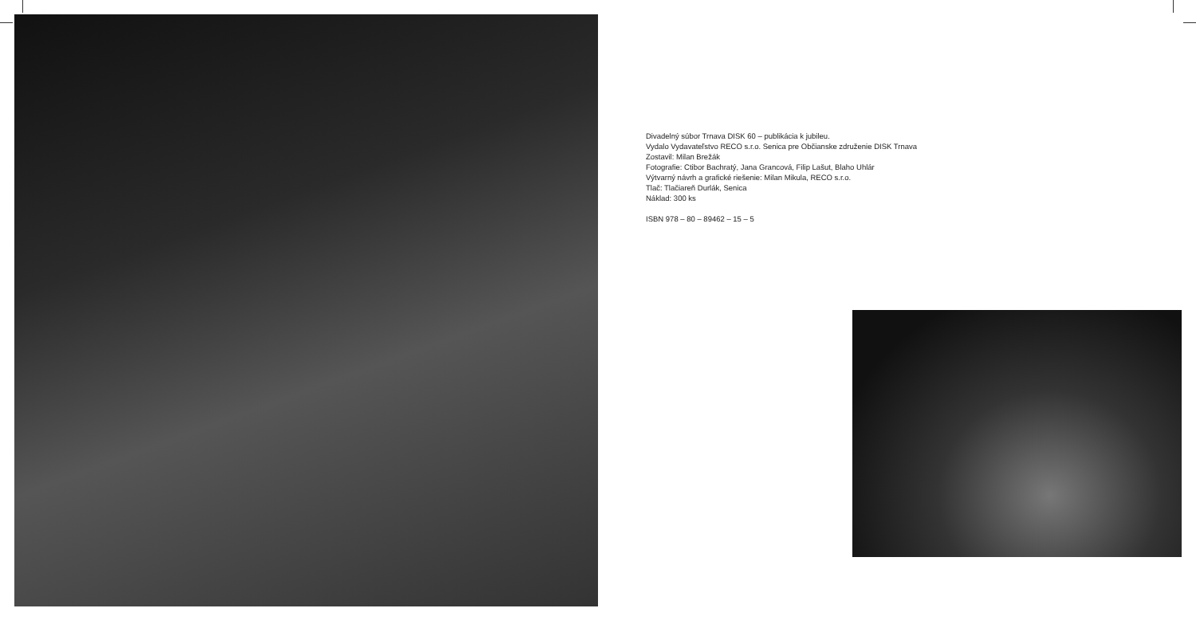Divadelný súbor Trnava DISK 60 – publikácia k jubileu.
Vydalo Vydavateľstvo RECO s.r.o. Senica pre Občianske združenie DISK Trnava
Zostavil: Milan Brežák
Fotografie: Ctibor Bachratý, Jana Grancová, Filip Lašut, Blaho Uhlár
Výtvarný návrh a grafické riešenie: Milan Mikula, RECO s.r.o.
Tlač: Tlačiareň Durlák, Senica
Náklad: 300 ks
ISBN 978 – 80 – 89462 – 15 – 5